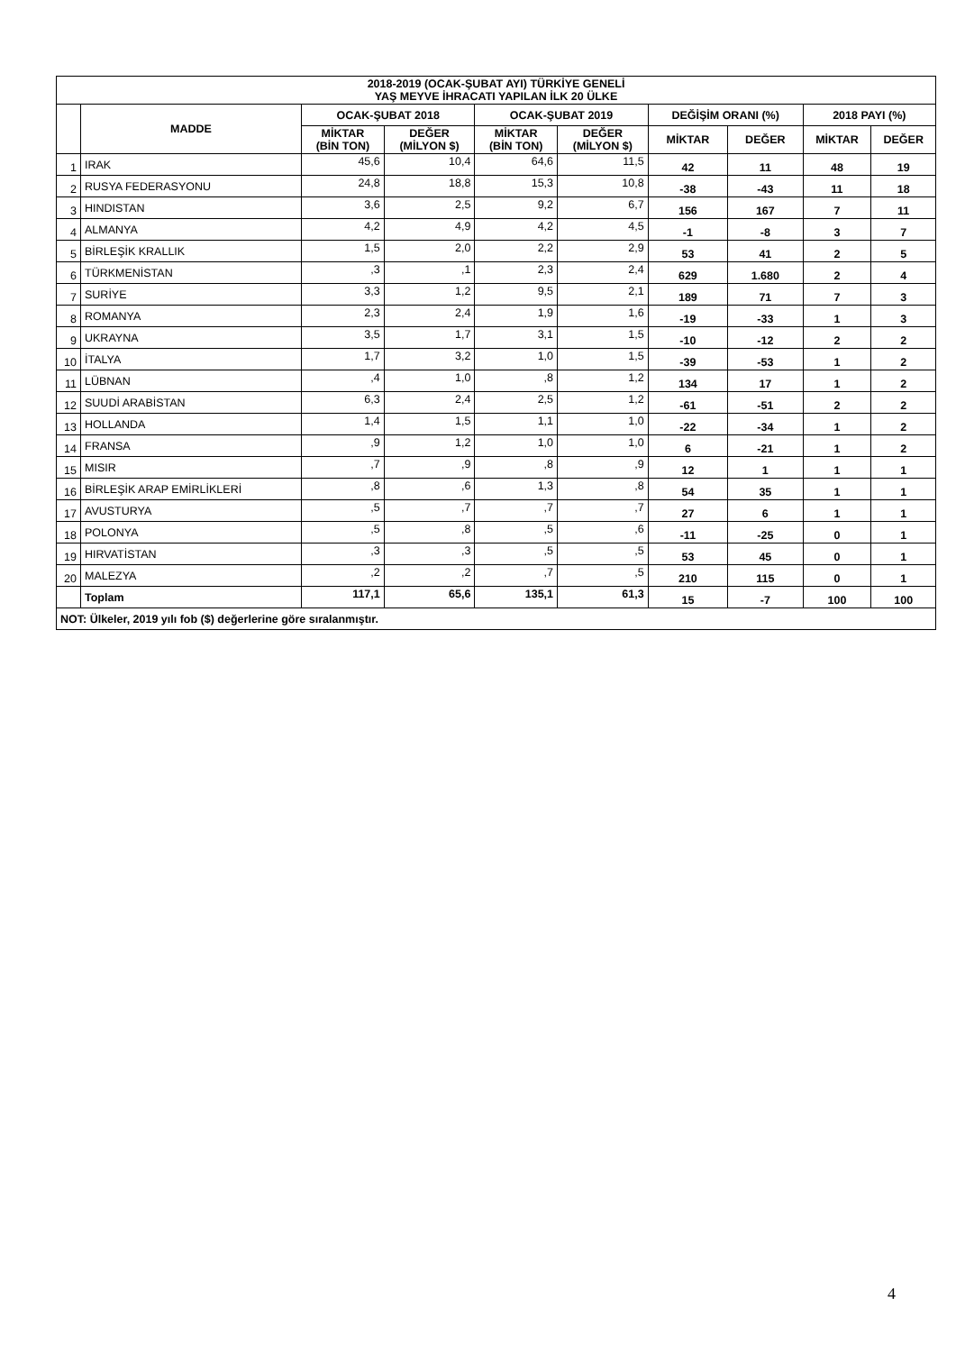| 2018-2019 (OCAK-ŞUBAT AYI) TÜRKİYE GENELİ YAŞ MEYVE İHRACATI YAPILAN İLK 20 ÜLKE | | | | | | | | | |
| --- | --- | --- | --- | --- | --- | --- | --- | --- | --- |
| | MADDE | OCAK-ŞUBAT 2018 | | OCAK-ŞUBAT 2019 | | DEĞİŞİM ORANI (%) | | 2018 PAYI (%) | |
| | | MİKTAR (BİN TON) | DEĞER (MİLYON $) | MİKTAR (BİN TON) | DEĞER (MİLYON $) | MİKTAR | DEĞER | MİKTAR | DEĞER |
| 1 | IRAK | 45,6 | 10,4 | 64,6 | 11,5 | 42 | 11 | 48 | 19 |
| 2 | RUSYA FEDERASYONU | 24,8 | 18,8 | 15,3 | 10,8 | -38 | -43 | 11 | 18 |
| 3 | HINDISTAN | 3,6 | 2,5 | 9,2 | 6,7 | 156 | 167 | 7 | 11 |
| 4 | ALMANYA | 4,2 | 4,9 | 4,2 | 4,5 | -1 | -8 | 3 | 7 |
| 5 | BİRLEŞİK KRALLIK | 1,5 | 2,0 | 2,2 | 2,9 | 53 | 41 | 2 | 5 |
| 6 | TÜRKMENİSTAN | ,3 | ,1 | 2,3 | 2,4 | 629 | 1.680 | 2 | 4 |
| 7 | SURİYE | 3,3 | 1,2 | 9,5 | 2,1 | 189 | 71 | 7 | 3 |
| 8 | ROMANYA | 2,3 | 2,4 | 1,9 | 1,6 | -19 | -33 | 1 | 3 |
| 9 | UKRAYNA | 3,5 | 1,7 | 3,1 | 1,5 | -10 | -12 | 2 | 2 |
| 10 | İTALYA | 1,7 | 3,2 | 1,0 | 1,5 | -39 | -53 | 1 | 2 |
| 11 | LÜBNAN | ,4 | 1,0 | ,8 | 1,2 | 134 | 17 | 1 | 2 |
| 12 | SUUDİ ARABİSTAN | 6,3 | 2,4 | 2,5 | 1,2 | -61 | -51 | 2 | 2 |
| 13 | HOLLANDA | 1,4 | 1,5 | 1,1 | 1,0 | -22 | -34 | 1 | 2 |
| 14 | FRANSA | ,9 | 1,2 | 1,0 | 1,0 | 6 | -21 | 1 | 2 |
| 15 | MISIR | ,7 | ,9 | ,8 | ,9 | 12 | 1 | 1 | 1 |
| 16 | BİRLEŞİK ARAP EMİRLİKLERİ | ,8 | ,6 | 1,3 | ,8 | 54 | 35 | 1 | 1 |
| 17 | AVUSTURYA | ,5 | ,7 | ,7 | ,7 | 27 | 6 | 1 | 1 |
| 18 | POLONYA | ,5 | ,8 | ,5 | ,6 | -11 | -25 | 0 | 1 |
| 19 | HIRVATİSTAN | ,3 | ,3 | ,5 | ,5 | 53 | 45 | 0 | 1 |
| 20 | MALEZYA | ,2 | ,2 | ,7 | ,5 | 210 | 115 | 0 | 1 |
| | Toplam | 117,1 | 65,6 | 135,1 | 61,3 | 15 | -7 | 100 | 100 |
| NOT: Ülkeler, 2019 yılı fob ($) değerlerine göre sıralanmıştır. | | | | | | | | | |
4